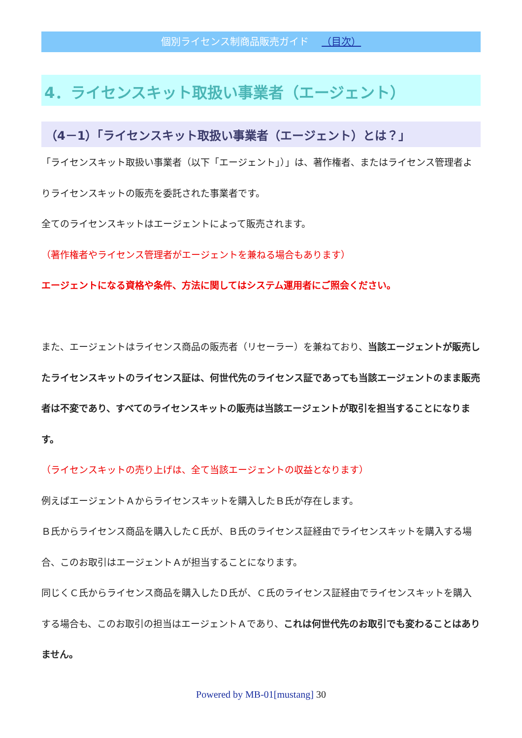個別ライセンス制商品販売ガイド （目次）
4．ライセンスキット取扱い事業者（エージェント）
（4－1）「ライセンスキット取扱い事業者（エージェント）とは？」
「ライセンスキット取扱い事業者（以下「エージェント」）」は、著作権者、またはライセンス管理者よりライセンスキットの販売を委託された事業者です。
全てのライセンスキットはエージェントによって販売されます。
（著作権者やライセンス管理者がエージェントを兼ねる場合もあります）
エージェントになる資格や条件、方法に関してはシステム運用者にご照会ください。
また、エージェントはライセンス商品の販売者（リセーラー）を兼ねており、当該エージェントが販売したライセンスキットのライセンス証は、何世代先のライセンス証であっても当該エージェントのまま販売者は不変であり、すべてのライセンスキットの販売は当該エージェントが取引を担当することになります。
（ライセンスキットの売り上げは、全て当該エージェントの収益となります）
例えばエージェントＡからライセンスキットを購入したＢ氏が存在します。
Ｂ氏からライセンス商品を購入したＣ氏が、Ｂ氏のライセンス証経由でライセンスキットを購入する場合、このお取引はエージェントＡが担当することになります。
同じくＣ氏からライセンス商品を購入したＤ氏が、Ｃ氏のライセンス証経由でライセンスキットを購入する場合も、このお取引の担当はエージェントＡであり、これは何世代先のお取引でも変わることはありません。
Powered by MB-01[mustang] 30